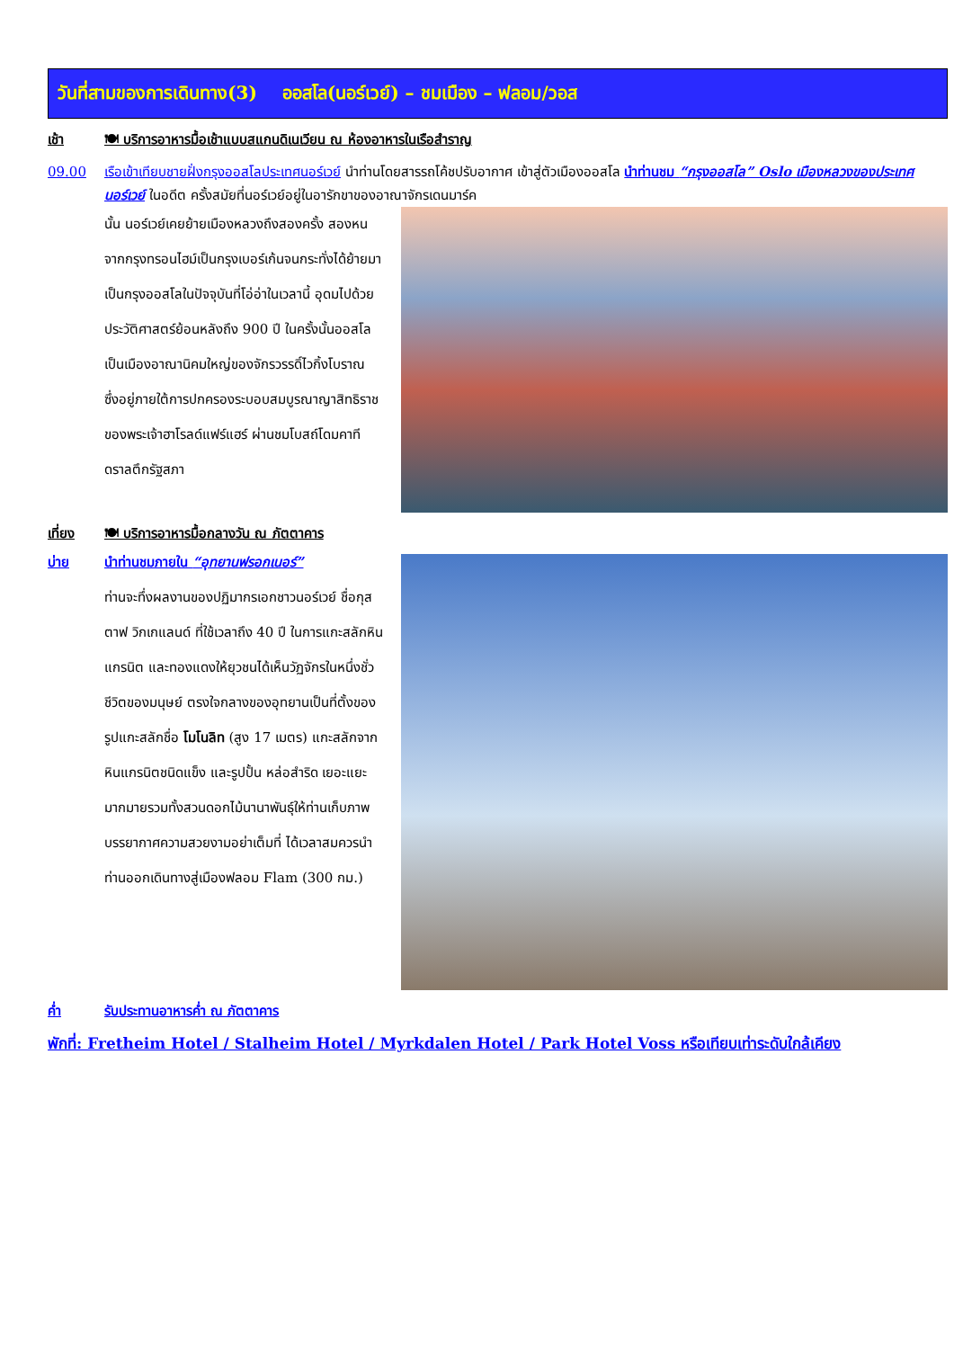วันที่สามของการเดินทาง(3) ออสโล(นอร์เวย์) – ชมเมือง – ฟลอม/วอส
เช้า 🍽 บริการอาหารมื้อเช้าแบบสแกนดิเนเวียน ณ ห้องอาหารในเรือสำราญ
09.00 เรือเข้าเทียบชายฝั่งกรุงออสโลประเทศนอร์เวย์ นำท่านโดยสารรถโค้ชปรับอากาศ เข้าสู่ตัวเมืองออสโล นำท่านชม “กรุงออสโล” Oslo เมืองหลวงของประเทศนอร์เวย์ ในอดีต ครั้งสมัยที่นอร์เวย์อยู่ในอารักขาของอาณาจักรเดนมาร์ค
นั้น นอร์เวย์เคยย้ายเมืองหลวงถึงสองครั้ง สองหนจากกรุงทรอนไฮม์เป็นกรุงเบอร์เก้นจนกระทั่งได้ย้ายมาเป็นกรุงออสโลในปัจจุบันที่โอ่อ่าในเวลานี้ อุดมไปด้วยประวัติศาสตร์ย้อนหลังถึง 900 ปี ในครั้งนั้นออสโลเป็นเมืองอาณานิคมใหญ่ของจักรวรรดิ์ไวกิ้งโบราณ ซึ่งอยู่ภายใต้การปกครองระบอบสมบูรณาญาสิทธิราชของพระเจ้าฮาโรลด์แฟร์แฮร์ ผ่านชมโบสถ์โดมคาทีดราลตึกรัฐสภา
เที่ยง 🍽 บริการอาหารมื้อกลางวัน ณ ภัตตาคาร
บ่าย นำท่านชมภายใน “อุทยานฟรอกเนอร์”
ท่านจะทึ่งผลงานของปฏิมากรเอกชาวนอร์เวย์ ชื่อกุสตาฟ วิกเกแลนด์ ที่ใช้เวลาถึง 40 ปี ในการแกะสลักหินแกรนิต และทองแดงให้ยุวชนได้เห็นวัฏจักรในหนึ่งชั่วชีวิตของมนุษย์ ตรงใจกลางของอุทยานเป็นที่ตั้งของรูปแกะสลักชื่อ โมโนลิท (สูง 17 เมตร) แกะสลักจากหินแกรนิตชนิดแข็ง และรูปปั้น หล่อสำริด เยอะแยะมากมายรวมทั้งสวนดอกไม้นานาพันธุ์ให้ท่านเก็บภาพบรรยากาศความสวยงามอย่าเต็มที่ ได้เวลาสมควรนำท่านออกเดินทางสู่เมืองฟลอม Flam (300 กม.)
ค่ำ รับประทานอาหารค่ำ ณ ภัตตาคาร
พักที่: Fretheim Hotel / Stalheim Hotel / Myrkdalen Hotel / Park Hotel Voss หรือเทียบเท่าระดับใกล้เคียง